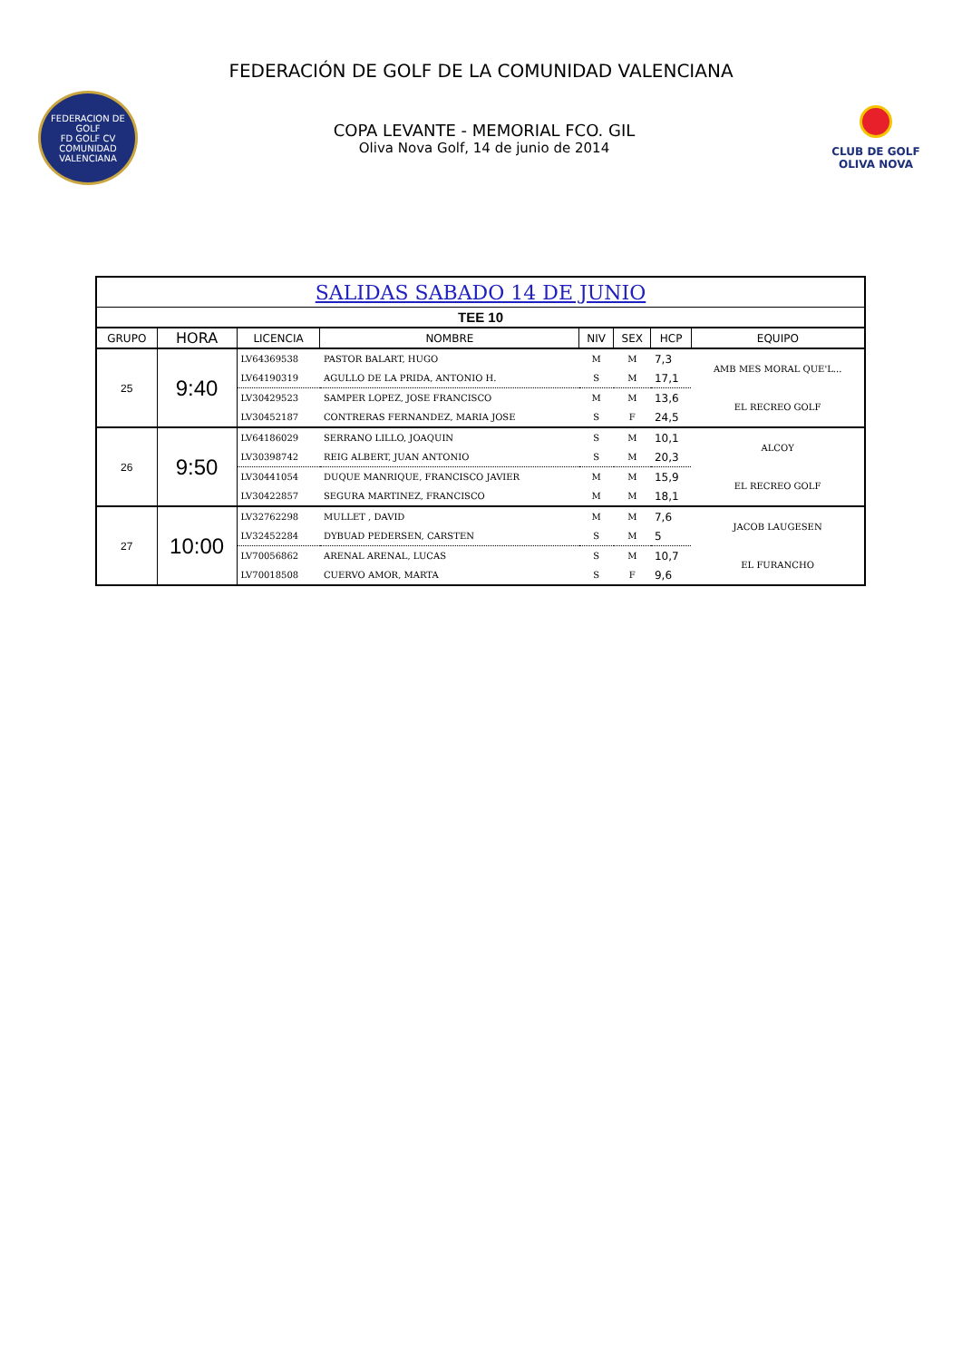FEDERACIÓN DE GOLF DE LA COMUNIDAD VALENCIANA
FEDERACION DE GOLF
FD GOLF CV
COMUNIDAD VALENCIANA
COPA LEVANTE - MEMORIAL FCO. GIL
Oliva Nova Golf, 14 de junio de 2014
CLUB DE GOLF
OLIVA NOVA
| SALIDAS SABADO 14 DE JUNIO | | | | | | | |
| --- | --- | --- | --- | --- | --- | --- | --- |
| TEE 10 | | | | | | | |
| GRUPO | HORA | LICENCIA | NOMBRE | NIV | SEX | HCP | EQUIPO |
| 25 | 9:40 | LV64369538 | PASTOR BALART, HUGO | M | M | 7,3 | AMB MES MORAL QUE'L... |
| | | LV64190319 | AGULLO DE LA PRIDA, ANTONIO H. | S | M | 17,1 | |
| | | LV30429523 | SAMPER LOPEZ, JOSE FRANCISCO | M | M | 13,6 | EL RECREO GOLF |
| | | LV30452187 | CONTRERAS FERNANDEZ, MARIA JOSE | S | F | 24,5 | |
| 26 | 9:50 | LV64186029 | SERRANO LILLO, JOAQUIN | S | M | 10,1 | ALCOY |
| | | LV30398742 | REIG ALBERT, JUAN ANTONIO | S | M | 20,3 | |
| | | LV30441054 | DUQUE MANRIQUE, FRANCISCO JAVIER | M | M | 15,9 | EL RECREO GOLF |
| | | LV30422857 | SEGURA MARTINEZ, FRANCISCO | M | M | 18,1 | |
| 27 | 10:00 | LV32762298 | MULLET , DAVID | M | M | 7,6 | JACOB LAUGESEN |
| | | LV32452284 | DYBUAD PEDERSEN, CARSTEN | S | M | 5 | |
| | | LV70056862 | ARENAL ARENAL, LUCAS | S | M | 10,7 | EL FURANCHO |
| | | LV70018508 | CUERVO AMOR, MARTA | S | F | 9,6 | |